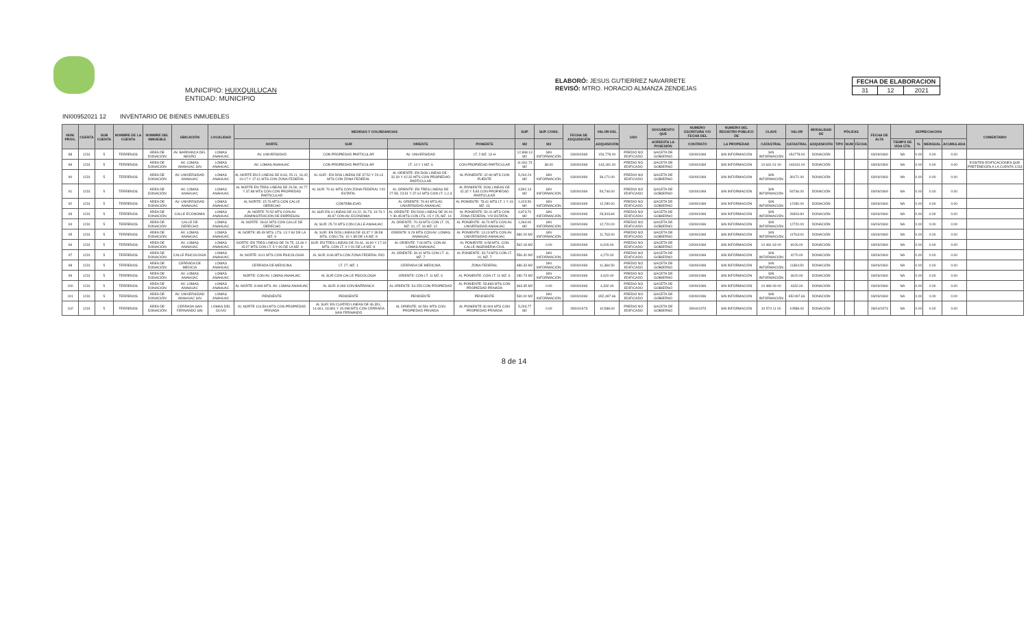MUNICIPIO: HUIXQUILUCAN
ENTIDAD: MUNICIPIO
ELABORÓ: JESUS GUTIERREZ NAVARRETE
REVISÓ: MTRO. HORACIO ALMANZA ZENDEJAS
| FECHA DE ELABORACION | | |
| --- | --- | --- |
| 31 | 12 | 2021 |
INI00952021 12 INVENTARIO DE BIENES INMUEBLES
| NUM. PROG. | CUENTA | SUB CUENTA | NOMBRE DE LA CUENTA | NOMBRE DEL INMUEBLE | UBICACIÓN | LOCALIDAD | MEDIDAS Y COLINDANCIAS | | | | SUP. | SUP. CONS. | FECHA DE ADQUISICIÓN | VALOR DEL | USO | DOCUMENTO QUE | NUMERO ESCRITURA Y/O FECHA DEL | NUMERO DEL REGISTRO PÚBLICO DE | CLAVE | VALOR | MODALIDAD DE | PÓLIZAS | | | FECHA DE ALTA | DEPRECIACION | | | | COMENTARIO |
| --- | --- | --- | --- | --- | --- | --- | --- | --- | --- | --- | --- | --- | --- | --- | --- | --- | --- | --- | --- | --- | --- | --- | --- | --- | --- | --- | --- | --- | --- | --- |
| | | | | | | | NORTE | SUR | ORIENTE | PONIENTE | M2 | M2 | | ADQUISICIÓN | | ACREDITA LA POSESIÓN | CONTRATO | LA PROPIEDAD | CATASTRAL | CATASTRAL | ADQUISICIÓN | TIPO | NUM | FECHA | | TIEMPO DE VIDA ÚTIL | % | MENSUAL | ACUMULADA | |
| 88 | 1231 | 5 | TERRENOS | ÁREA DE DONACIÓN | AV. BARRANCA DEL NEGRO | LOMAS ANAHUAC | AV. UNIVERSIDAD | CON PROPIEDAD PARTICULAR | AV. UNIVERSIDAD | LT. 2 MZ. 13 H | 12,898.13 M2 | SIN INFORMACIÓN | 03/09/1969 | 154,778.00 | PREDIO NO EDIFICADO | GACETA DE GOBIERNO | 03/09/1969 | SIN INFORMACIÓN | SIN INFORMACIÓN | 154778.00 | DONACIÓN | | | | 03/09/1969 | NA | 0.00 | 0.00 | 0.00 | |
| 89 | 1231 | 5 | TERRENOS | ÁREA DE DONACIÓN | AV. LOMAS ANAHUAC S/N | LOMAS ANAHUAC | AV. LOMAS ANAHUAC | CON PROPIEDAD PARTICULAR | LT. 14 Y 1 MZ. 6 | CON PROPIEDAD PARTICULAR | 11,931.74 M2 | 38.00 | 03/09/1969 | 143,181.00 | PREDIO NO EDIFICADO | GACETA DE GOBIERNO | 03/09/1969 | SIN INFORMACIÓN | 10 631 01 00 | 143181.00 | DONACIÓN | | | | 03/09/1969 | NA | 0.00 | 0.00 | 0.00 | EXISTEN EDIFICACIONES QUE PRETENECEN A LA CUENTA 1233 |
| 90 | 1231 | 5 | TERRENOS | ÁREA DE DONACIÓN | AV. UNIVERSIDAD ANAHUAC | LOMAS ANAHUAC | AL NORTE EN 5 LINEAS DE 8.63, 25.11, 16.42, 19.17 Y 17.41 MTS CON ZONA FEDERAL | AL SUR : EN DOS LINEAS DE 37.52 Y 29.13 MTS CON ZONA FEDERAL | AL ORIENTE: EN DOS LINEAS DE : 32.30 Y 42.32 MTS CON PROPIEDAD PARTICULAR | AL PONIENTE: 42.90 MTS CON PUENTE | 5,264.24 M2 | SIN INFORMACIÓN | 03/09/1969 | 39,171.00 | PREDIO NO EDIFICADO | GACETA DE GOBIERNO | 03/09/1969 | SIN INFORMACIÓN | SIN INFORMACIÓN | 39171.00 | DONACIÓN | | | | 03/09/1969 | NA | 0.00 | 0.00 | 0.00 | |
| 91 | 1231 | 5 | TERRENOS | ÁREA DE DONACIÓN | AV. LOMAS ANAHUAC | LOMAS ANAHUAC | AL NORTE EN TRES LINEAS DE 26.56, 44.77 Y 37.88 MTS CON CON PROPIEDAD PARTICULAR | AL SUR: 70.61 MTS CON ZONA FEDERAL Y/O ESTATAL | AL ORIENTE: EN TRES LINEAS DE 27.58, 23.51 Y 37.61 MTS CON LT. 1,2,3 | AL PONIENTE: DOS LINEAS DE 42.32 Y 5.83 CON PROPIEDAD PARTICULAR | 4,592.14 M2 | SIN INFORMACIÓN | 03/09/1969 | 54,746.00 | PREDIO NO EDIFICADO | GACETA DE GOBIERNO | 03/09/1969 | SIN INFORMACIÓN | SIN INFORMACIÓN | 54746.00 | DONACIÓN | | | | 03/09/1969 | NA | 0.00 | 0.00 | 0.00 | |
| 92 | 1231 | 5 | TERRENOS | ÁREA DE DONACIÓN | AV. UNIVERSIDAD ANAHUAC | LOMAS ANAHUAC | AL NORTE: 15.76 MTS CON CALLE DERECHO | CONTABILIDAD | AL ORIENTE: 79.94 MTS AV. UNIVERSIDAD ANAHUAC | AL PONIENTE: 78.41 MTS LT. 1 Y 19 MZ. 16 | 1,023.50 M2 | SIN INFORMACIÓN | 03/09/1969 | 12,280.00 | PREDIO NO EDIFICADO | GACETA DE GOBIERNO | 03/09/1969 | SIN INFORMACIÓN | SIN INFORMACIÓN | 12280.00 | DONACIÓN | | | | 03/09/1969 | NA | 0.00 | 0.00 | 0.00 | |
| 93 | 1231 | 5 | TERRENOS | ÁREA DE DONACIÓN | CALLE ECONOMIA | LOMAS ANAHUAC | AL NORTE 70.52 MTS CON AV. ADMINISTRACIÓN DE EMPRESAS | AL SUR EN 4 LINEAS DE 16.22, 31.73, 19.74 Y 49.97 CON AV. ECONOMIA | AL ORIENTE: EN DOS LINEAS DE 30.00 Y 30.45 MTS CON LTS. 15 Y 25, MZ. 14 | AL PONIENTE: 50.41 MTS CON ZONA FEDERAL Y/O ESTATAL | 4,873.70 M2 | SIN INFORMACIÓN | 03/09/1969 | 28,303.84 | PREDIO NO EDIFICADO | GACETA DE GOBIERNO | 03/09/1969 | SIN INFORMACIÓN | SIN INFORMACIÓN | 28303.84 | DONACIÓN | | | | 03/09/1969 | NA | 0.00 | 0.00 | 0.00 | |
| 94 | 1231 | 5 | TERRENOS | ÁREA DE DONACIÓN | CALLE DE DERECHO | LOMAS ANAHUAC | AL NORTE: 28.62 MTS CON CALLE DE DERECHO | AL SUR: 25.74 MTS CON CALLE ANAHUAC | AL ORIENTE: 70.43 MTS CON LT. 15, MZ. 10, LT. 16 MZ. 12 | AL PONIENTE: 46.70 MTS CON AV. UNIVERSIDAD ANAHUAC | 1,060.00 M2 | SIN INFORMACIÓN | 03/09/1969 | 12,720.00 | PREDIO NO EDIFICADO | GACETA DE GOBIERNO | 03/09/1969 | SIN INFORMACIÓN | SIN INFORMACIÓN | 12720.00 | DONACIÓN | | | | 03/09/1969 | NA | 0.00 | 0.00 | 0.00 | |
| 95 | 1231 | 5 | TERRENOS | ÁREA DE DONACIÓN | AV. LOMAS ANAHUAC | LOMAS ANAHUAC | AL NORTE: 85.49 MTS. LTS. 13 Y 84 DE LA MZ. 9 | AL SUR: EN DOS LINEAS DE 43.37 Y 39.58 MTS. CON LTS. 10 Y 85 DE LA MZ. 9 | ORIENTE: 9.29 MTS CON AV. LOMAS ANAHUAC | AL PONIENTE: 13.13 MTS CON AV. UNIVERSIDAD ANAHUAC | 980.29 M2 | SIN INFORMACIÓN | 03/09/1969 | 11,763.00 | PREDIO NO EDIFICADO | GACETA DE GOBIERNO | 03/09/1969 | SIN INFORMACIÓN | SIN INFORMACIÓN | 11763.00 | DONACIÓN | | | | 03/09/1969 | NA | 0.00 | 0.00 | 0.00 | |
| 96 | 1231 | 5 | TERRENOS | ÁREA DE DONACIÓN | AV. LOMAS ANAHUAC | LOMAS ANAHUAC | NORTE: EN TRES LINEAS DE 29.75, 13.46 Y 15.07 MTS CON LT. 5 Y 90 DE LA MZ. 9 | SUR: EN TRES LINEAS DE 29.44, 16.90 Y 17.19 MTS. CON LT. 4 Y 91 DE LA MZ. 9 | AL ORIENTE: 7.60 MTS. CON AV. LOMAS ANAHUAC | AL PONIENTE: 8.58 MTS. CON CALLE INGENIERIA CIVIL | 562.18 M2 | 0.00 | 03/09/1969 | 6,026.00 | PREDIO NO EDIFICADO | GACETA DE GOBIERNO | 03/09/1969 | SIN INFORMACIÓN | 10 481 63 00 | 6026.00 | DONACIÓN | | | | 03/09/1969 | NA | 0.00 | 0.00 | 0.00 | |
| 97 | 1231 | 5 | TERRENOS | ÁREA DE DONACIÓN | CALLE PSICOLOGIA | LOMAS ANAHUAC | AL NORTE: 8.01 MTS CON PSICOLOGÍA | AL SUR: 8.66 MTS CON ZONA FEDERAL RIO | AL ORIENTE: 30.41 MTS CON LT. 11, MZ. 7 | AL PONIENTE: 33.74 MTS CON LT. 10, MZ. 7 | 556.40 M2 | SIN INFORMACIÓN | 03/09/1969 | 4,270.00 | PREDIO NO EDIFICADO | GACETA DE GOBIERNO | 03/09/1969 | SIN INFORMACIÓN | SIN INFORMACIÓN | 4270.00 | DONACIÓN | | | | 03/09/1969 | NA | 0.00 | 0.00 | 0.00 | |
| 98 | 1231 | 5 | TERRENOS | ÁREA DE DONACIÓN | CERRADA DE MEDICIA | LOMAS ANAHUAC | CERRADA DE MEDICINA | LT. 27, MZ. 1 | CERRADA DE MEDICINA | ZONA FEDERAL | 486.33 M2 | SIN INFORMACIÓN | 03/09/1969 | 11,384.50 | PREDIO NO EDIFICADO | GACETA DE GOBIERNO | 03/09/1969 | SIN INFORMACIÓN | SIN INFORMACIÓN | 11384.50 | DONACIÓN | | | | 03/09/1969 | NA | 0.00 | 0.00 | 0.00 | |
| 99 | 1231 | 5 | TERRENOS | ÁREA DE DONACIÓN | AV. LOMAS ANAHUAC | LOMAS ANAHUAC | NORTE: CON AV. LOMAS ANAHUAC | AL SUR CON CALLE PSICOLOGÍA | ORIENTE: CON LT. 11 MZ. 6 | AL PONIENTE: CON LT. 11 MZ. 6 | 280.73 M2 | SIN INFORMACIÓN | 03/09/1969 | 4,620.00 | PREDIO NO EDIFICADO | GACETA DE GOBIERNO | 03/09/1969 | SIN INFORMACIÓN | SIN INFORMACIÓN | 4620.00 | DONACIÓN | | | | 03/09/1969 | NA | 0.00 | 0.00 | 0.00 | |
| 100 | 1231 | 5 | TERRENOS | ÁREA DE DONACIÓN | AV. LOMAS ANAHUAC | LOMAS ANAHUAC | AL NORTE: 8.969 MTS. AV. LOMAS ANAHUAC | AL SUR: 8.069 CON BARRANCA | AL ORIENTE: 54.255 CON PROPIEDAD | AL PONIENTE: 53.883 MTS CON PROPIEDAD PRIVADA | 363.35 M2 | 0.00 | 03/09/1969 | 4,332.00 | PREDIO NO EDIFICADO | GACETA DE GOBIERNO | 03/09/1969 | SIN INFORMACIÓN | 10 486 09 00 | 4332.00 | DONACIÓN | | | | 03/09/1969 | NA | 0.00 | 0.00 | 0.00 | |
| 101 | 1231 | 5 | TERRENOS | ÁREA DE DONACIÓN | AV. UNIVERSIDAD ANAHUAC S/N | LOMAS ANAHUAC | PENDIENTE | PENDIENTE | PENDIENTE | PENDIENTE | 530.00 M2 | SIN INFORMACIÓN | 03/09/1969 | 652,497.66 | PREDIO NO EDIFICADO | GACETA DE GOBIERNO | 03/09/1969 | SIN INFORMACIÓN | SIN INFORMACIÓN | 652497.66 | DONACIÓN | | | | 03/09/1969 | NA | 0.00 | 0.00 | 0.00 | |
| 102 | 1231 | 5 | TERRENOS | ÁREA DE DONACIÓN | CERRADA SAN FERNANDO S/N | LOMAS DEL OLIVO | AL NORTE 116.594 MTS CON PROPIEDAD PRIVADA | AL SUR: EN CUATRO LINEAS DE 46.351, 14.461, 18.891 Y 15.098 MTS CON CERRADA SAN FERNANDO | AL ORIENTE: 40.591 MTS CON PROPIEDAD PRIVADA | AL PONIENTE 40.904 MTS CON PROPIEDAD PRIVADA | 5,293.77 M2 | 0.00 | 28/04/1973 | 10,588.00 | PREDIO NO EDIFICADO | GACETA DE GOBIERNO | 28/04/1973 | SIN INFORMACIÓN | 10 574 11 00 | 10588.00 | DONACIÓN | | | | 28/04/1973 | NA | 0.00 | 0.00 | 0.00 | |
8 de 14